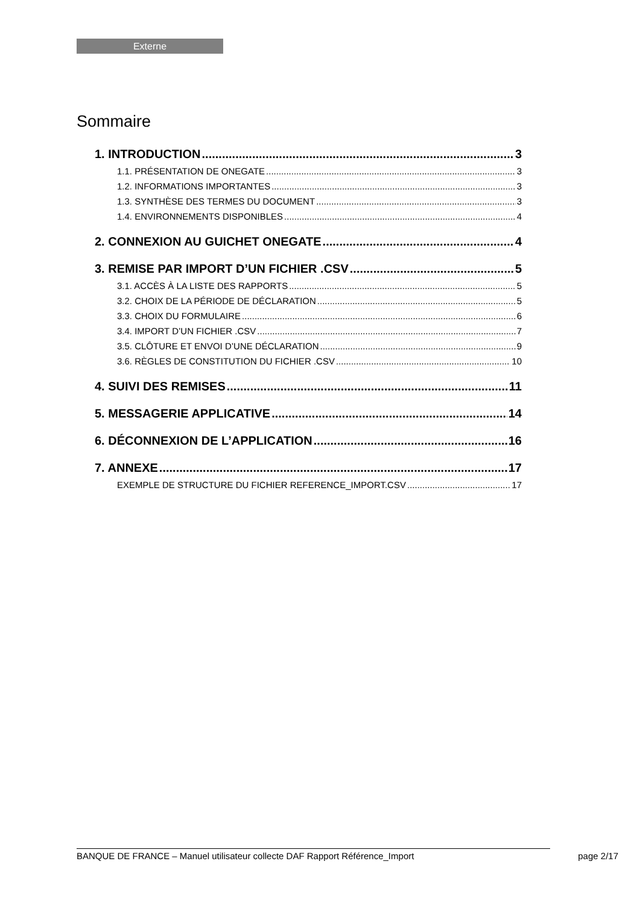Externe
Sommaire
1. INTRODUCTION 3
1.1. PRÉSENTATION DE ONEGATE 3
1.2. INFORMATIONS IMPORTANTES 3
1.3. SYNTHÈSE DES TERMES DU DOCUMENT 3
1.4. ENVIRONNEMENTS DISPONIBLES 4
2. CONNEXION AU GUICHET ONEGATE 4
3. REMISE PAR IMPORT D’UN FICHIER .CSV 5
3.1. ACCÈS À LA LISTE DES RAPPORTS 5
3.2. CHOIX DE LA PÉRIODE DE DÉCLARATION 5
3.3. CHOIX DU FORMULAIRE 6
3.4. IMPORT D’UN FICHIER .CSV 7
3.5. CLÔTURE ET ENVOI D’UNE DÉCLARATION 9
3.6. RÈGLES DE CONSTITUTION DU FICHIER .CSV 10
4. SUIVI DES REMISES 11
5. MESSAGERIE APPLICATIVE 14
6. DÉCONNEXION DE L’APPLICATION 16
7. ANNEXE 17
EXEMPLE DE STRUCTURE DU FICHIER REFERENCE_IMPORT.CSV 17
BANQUE DE FRANCE – Manuel utilisateur collecte DAF Rapport Référence_Import page 2/17